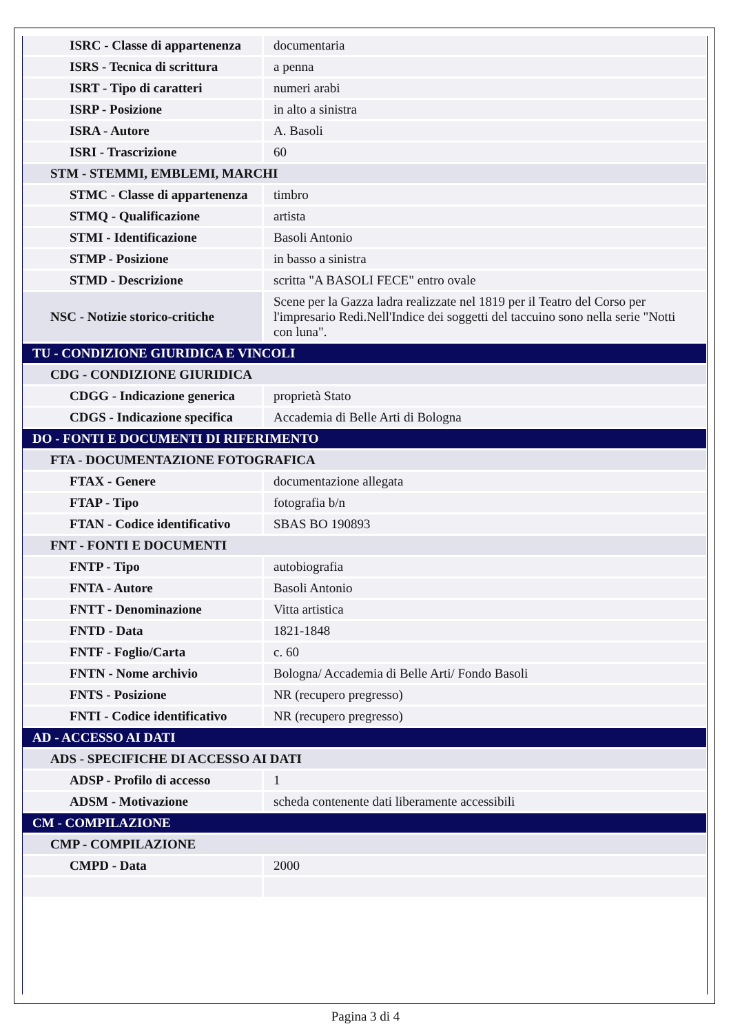| ISRC - Classe di appartenenza | documentaria |
| ISRS - Tecnica di scrittura | a penna |
| ISRT - Tipo di caratteri | numeri arabi |
| ISRP - Posizione | in alto a sinistra |
| ISRA - Autore | A. Basoli |
| ISRI - Trascrizione | 60 |
| STM - STEMMI, EMBLEMI, MARCHI | |
| STMC - Classe di appartenenza | timbro |
| STMQ - Qualificazione | artista |
| STMI - Identificazione | Basoli Antonio |
| STMP - Posizione | in basso a sinistra |
| STMD - Descrizione | scritta "A BASOLI FECE" entro ovale |
| NSC - Notizie storico-critiche | Scene per la Gazza ladra realizzate nel 1819 per il Teatro del Corso per l'impresario Redi.Nell'Indice dei soggetti del taccuino sono nella serie "Notti con luna". |
| TU - CONDIZIONE GIURIDICA E VINCOLI | |
| CDG - CONDIZIONE GIURIDICA | |
| CDGG - Indicazione generica | proprietà Stato |
| CDGS - Indicazione specifica | Accademia di Belle Arti di Bologna |
| DO - FONTI E DOCUMENTI DI RIFERIMENTO | |
| FTA - DOCUMENTAZIONE FOTOGRAFICA | |
| FTAX - Genere | documentazione allegata |
| FTAP - Tipo | fotografia b/n |
| FTAN - Codice identificativo | SBAS BO 190893 |
| FNT - FONTI E DOCUMENTI | |
| FNTP - Tipo | autobiografia |
| FNTA - Autore | Basoli Antonio |
| FNTT - Denominazione | Vitta artistica |
| FNTD - Data | 1821-1848 |
| FNTF - Foglio/Carta | c. 60 |
| FNTN - Nome archivio | Bologna/ Accademia di Belle Arti/ Fondo Basoli |
| FNTS - Posizione | NR (recupero pregresso) |
| FNTI - Codice identificativo | NR (recupero pregresso) |
| AD - ACCESSO AI DATI | |
| ADS - SPECIFICHE DI ACCESSO AI DATI | |
| ADSP - Profilo di accesso | 1 |
| ADSM - Motivazione | scheda contenente dati liberamente accessibili |
| CM - COMPILAZIONE | |
| CMP - COMPILAZIONE | |
| CMPD - Data | 2000 |
Pagina 3 di 4